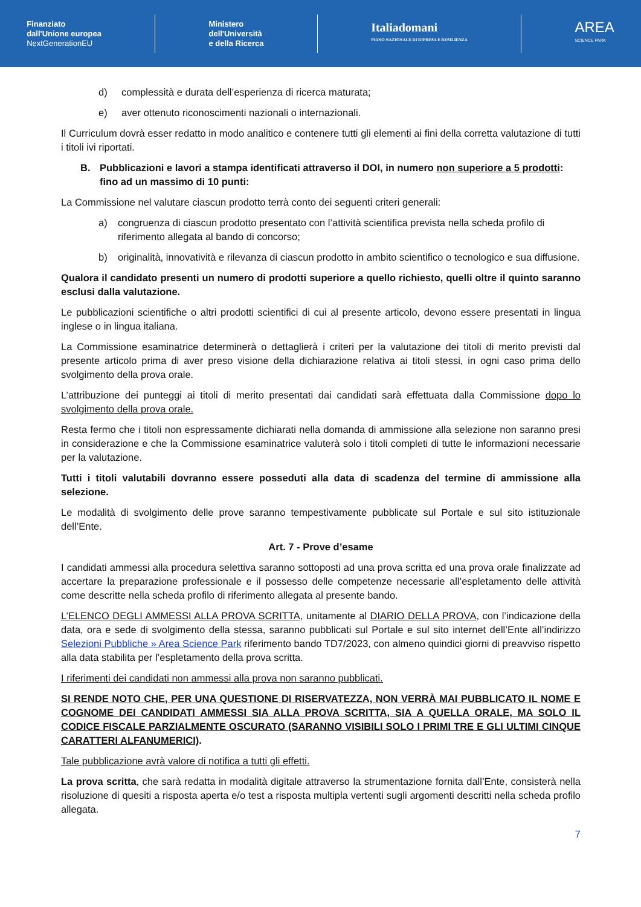Finanziato
dall'Unione europea
NextGenerationEU
Ministero
dell'Università
e della Ricerca
Italiadomani
PIANO NAZIONALE DI RIPRESA E RESILIENZA
AREA
SCIENCE PARK
d) complessità e durata dell’esperienza di ricerca maturata;
e) aver ottenuto riconoscimenti nazionali o internazionali.
Il Curriculum dovrà esser redatto in modo analitico e contenere tutti gli elementi ai fini della corretta valutazione di tutti i titoli ivi riportati.
B. Pubblicazioni e lavori a stampa identificati attraverso il DOI, in numero non superiore a 5 prodotti: fino ad un massimo di 10 punti:
La Commissione nel valutare ciascun prodotto terrà conto dei seguenti criteri generali:
a) congruenza di ciascun prodotto presentato con l’attività scientifica prevista nella scheda profilo di riferimento allegata al bando di concorso;
b) originalità, innovatività e rilevanza di ciascun prodotto in ambito scientifico o tecnologico e sua diffusione.
Qualora il candidato presenti un numero di prodotti superiore a quello richiesto, quelli oltre il quinto saranno esclusi dalla valutazione.
Le pubblicazioni scientifiche o altri prodotti scientifici di cui al presente articolo, devono essere presentati in lingua inglese o in lingua italiana.
La Commissione esaminatrice determinerà o dettaglierà i criteri per la valutazione dei titoli di merito previsti dal presente articolo prima di aver preso visione della dichiarazione relativa ai titoli stessi, in ogni caso prima dello svolgimento della prova orale.
L’attribuzione dei punteggi ai titoli di merito presentati dai candidati sarà effettuata dalla Commissione dopo lo svolgimento della prova orale.
Resta fermo che i titoli non espressamente dichiarati nella domanda di ammissione alla selezione non saranno presi in considerazione e che la Commissione esaminatrice valuterà solo i titoli completi di tutte le informazioni necessarie per la valutazione.
Tutti i titoli valutabili dovranno essere posseduti alla data di scadenza del termine di ammissione alla selezione.
Le modalità di svolgimento delle prove saranno tempestivamente pubblicate sul Portale e sul sito istituzionale dell’Ente.
Art. 7 - Prove d’esame
I candidati ammessi alla procedura selettiva saranno sottoposti ad una prova scritta ed una prova orale finalizzate ad accertare la preparazione professionale e il possesso delle competenze necessarie all’espletamento delle attività come descritte nella scheda profilo di riferimento allegata al presente bando.
L’ELENCO DEGLI AMMESSI ALLA PROVA SCRITTA, unitamente al DIARIO DELLA PROVA, con l’indicazione della data, ora e sede di svolgimento della stessa, saranno pubblicati sul Portale e sul sito internet dell’Ente all’indirizzo Selezioni Pubbliche » Area Science Park riferimento bando TD7/2023, con almeno quindici giorni di preavviso rispetto alla data stabilita per l’espletamento della prova scritta.
I riferimenti dei candidati non ammessi alla prova non saranno pubblicati.
SI RENDE NOTO CHE, PER UNA QUESTIONE DI RISERVATEZZA, NON VERRÀ MAI PUBBLICATO IL NOME E COGNOME DEI CANDIDATI AMMESSI SIA ALLA PROVA SCRITTA, SIA A QUELLA ORALE, MA SOLO IL CODICE FISCALE PARZIALMENTE OSCURATO (SARANNO VISIBILI SOLO I PRIMI TRE E GLI ULTIMI CINQUE CARATTERI ALFANUMERICI).
Tale pubblicazione avrà valore di notifica a tutti gli effetti.
La prova scritta, che sarà redatta in modalità digitale attraverso la strumentazione fornita dall’Ente, consisterà nella risoluzione di quesiti a risposta aperta e/o test a risposta multipla vertenti sugli argomenti descritti nella scheda profilo allegata.
7